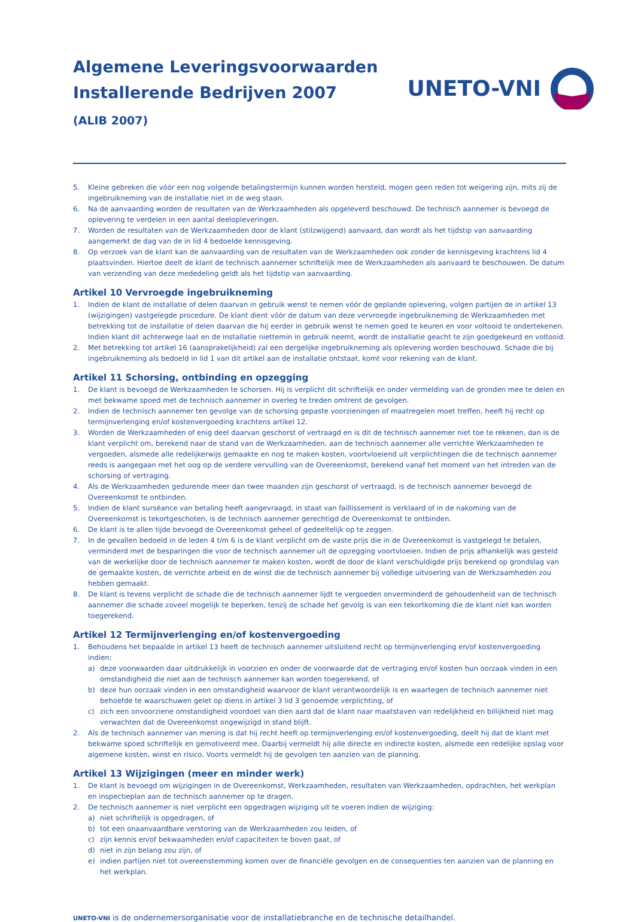Algemene Leveringsvoorwaarden
Installerende Bedrijven 2007
(ALIB 2007)
UNETO-VNI
5. Kleine gebreken die vóór een nog volgende betalingstermijn kunnen worden hersteld, mogen geen reden tot weigering zijn, mits zij de ingebruikneming van de installatie niet in de weg staan.
6. Na de aanvaarding worden de resultaten van de Werkzaamheden als opgeleverd beschouwd. De technisch aannemer is bevoegd de oplevering te verdelen in een aantal deelopleveringen.
7. Worden de resultaten van de Werkzaamheden door de klant (stilzwijgend) aanvaard, dan wordt als het tijdstip van aanvaarding aangemerkt de dag van de in lid 4 bedoelde kennisgeving.
8. Op verzoek van de klant kan de aanvaarding van de resultaten van de Werkzaamheden ook zonder de kennisgeving krachtens lid 4 plaatsvinden. Hiertoe deelt de klant de technisch aannemer schriftelijk mee de Werkzaamheden als aanvaard te beschouwen. De datum van verzending van deze mededeling geldt als het tijdstip van aanvaarding.
Artikel 10 Vervroegde ingebruikneming
1. Indien de klant de installatie of delen daarvan in gebruik wenst te nemen vóór de geplande oplevering, volgen partijen de in artikel 13 (wijzigingen) vastgelegde procedure. De klant dient vóór de datum van deze vervroegde ingebruikneming de Werkzaamheden met betrekking tot de installatie of delen daarvan die hij eerder in gebruik wenst te nemen goed te keuren en voor voltooid te ondertekenen. Indien klant dit achterwege laat en de installatie niettemin in gebruik neemt, wordt de installatie geacht te zijn goedgekeurd en voltooid.
2. Met betrekking tot artikel 16 (aansprakelijkheid) zal een dergelijke ingebruikneming als oplevering worden beschouwd. Schade die bij ingebruikneming als bedoeld in lid 1 van dit artikel aan de installatie ontstaat, komt voor rekening van de klant.
Artikel 11 Schorsing, ontbinding en opzegging
1. De klant is bevoegd de Werkzaamheden te schorsen. Hij is verplicht dit schriftelijk en onder vermelding van de gronden mee te delen en met bekwame spoed met de technisch aannemer in overleg te treden omtrent de gevolgen.
2. Indien de technisch aannemer ten gevolge van de schorsing gepaste voorzieningen of maatregelen moet treffen, heeft hij recht op termijnverlenging en/of kostenvergoeding krachtens artikel 12.
3. Worden de Werkzaamheden of enig deel daarvan geschorst of vertraagd en is dit de technisch aannemer niet toe te rekenen, dan is de klant verplicht om, berekend naar de stand van de Werkzaamheden, aan de technisch aannemer alle verrichte Werkzaamheden te vergoeden, alsmede alle redelijkerwijs gemaakte en nog te maken kosten, voortvloeiend uit verplichtingen die de technisch aannemer reeds is aangegaan met het oog op de verdere vervulling van de Overeenkomst, berekend vanaf het moment van het intreden van de schorsing of vertraging.
4. Als de Werkzaamheden gedurende meer dan twee maanden zijn geschorst of vertraagd, is de technisch aannemer bevoegd de Overeenkomst te ontbinden.
5. Indien de klant surséance van betaling heeft aangevraagd, in staat van faillissement is verklaard of in de nakoming van de Overeenkomst is tekortgeschoten, is de technisch aannemer gerechtigd de Overeenkomst te ontbinden.
6. De klant is te allen tijde bevoegd de Overeenkomst geheel of gedeeltelijk op te zeggen.
7. In de gevallen bedoeld in de leden 4 t/m 6 is de klant verplicht om de vaste prijs die in de Overeenkomst is vastgelegd te betalen, verminderd met de besparingen die voor de technisch aannemer uit de opzegging voortvloeien. Indien de prijs afhankelijk was gesteld van de werkelijke door de technisch aannemer te maken kosten, wordt de door de klant verschuldigde prijs berekend op grondslag van de gemaakte kosten, de verrichte arbeid en de winst die de technisch aannemer bij volledige uitvoering van de Werkzaamheden zou hebben gemaakt.
8. De klant is tevens verplicht de schade die de technisch aannemer lijdt te vergoeden onverminderd de gehoudenheid van de technisch aannemer die schade zoveel mogelijk te beperken, tenzij de schade het gevolg is van een tekortkoming die de klant niet kan worden toegerekend.
Artikel 12 Termijnverlenging en/of kostenvergoeding
1. Behoudens het bepaalde in artikel 13 heeft de technisch aannemer uitsluitend recht op termijnverlenging en/of kostenvergoeding indien:
a) deze voorwaarden daar uitdrukkelijk in voorzien en onder de voorwaarde dat de vertraging en/of kosten hun oorzaak vinden in een omstandigheid die niet aan de technisch aannemer kan worden toegerekend, of
b) deze hun oorzaak vinden in een omstandigheid waarvoor de klant verantwoordelijk is en waartegen de technisch aannemer niet behoefde te waarschuwen gelet op diens in artikel 3 lid 3 genoemde verplichting, of
c) zich een onvoorziene omstandigheid voordoet van dien aard dat de klant naar maatstaven van redelijkheid en billijkheid niet mag verwachten dat de Overeenkomst ongewijzigd in stand blijft.
2. Als de technisch aannemer van mening is dat hij recht heeft op termijnverlenging en/of kostenvergoeding, deelt hij dat de klant met bekwame spoed schriftelijk en gemotiveerd mee. Daarbij vermeldt hij alle directe en indirecte kosten, alsmede een redelijke opslag voor algemene kosten, winst en risico. Voorts vermeldt hij de gevolgen ten aanzien van de planning.
Artikel 13 Wijzigingen (meer en minder werk)
1. De klant is bevoegd om wijzigingen in de Overeenkomst, Werkzaamheden, resultaten van Werkzaamheden, opdrachten, het werkplan en inspectieplan aan de technisch aannemer op te dragen.
2. De technisch aannemer is niet verplicht een opgedragen wijziging uit te voeren indien de wijziging:
a) niet schriftelijk is opgedragen, of
b) tot een onaanvaardbare verstoring van de Werkzaamheden zou leiden, of
c) zijn kennis en/of bekwaamheden en/of capaciteiten te boven gaat, of
d) niet in zijn belang zou zijn, of
e) indien partijen niet tot overeenstemming komen over de financiële gevolgen en de consequenties ten aanzien van de planning en het werkplan.
UNETO-VNI is de ondernemersorganisatie voor de installatiebranche en de technische detailhandel.